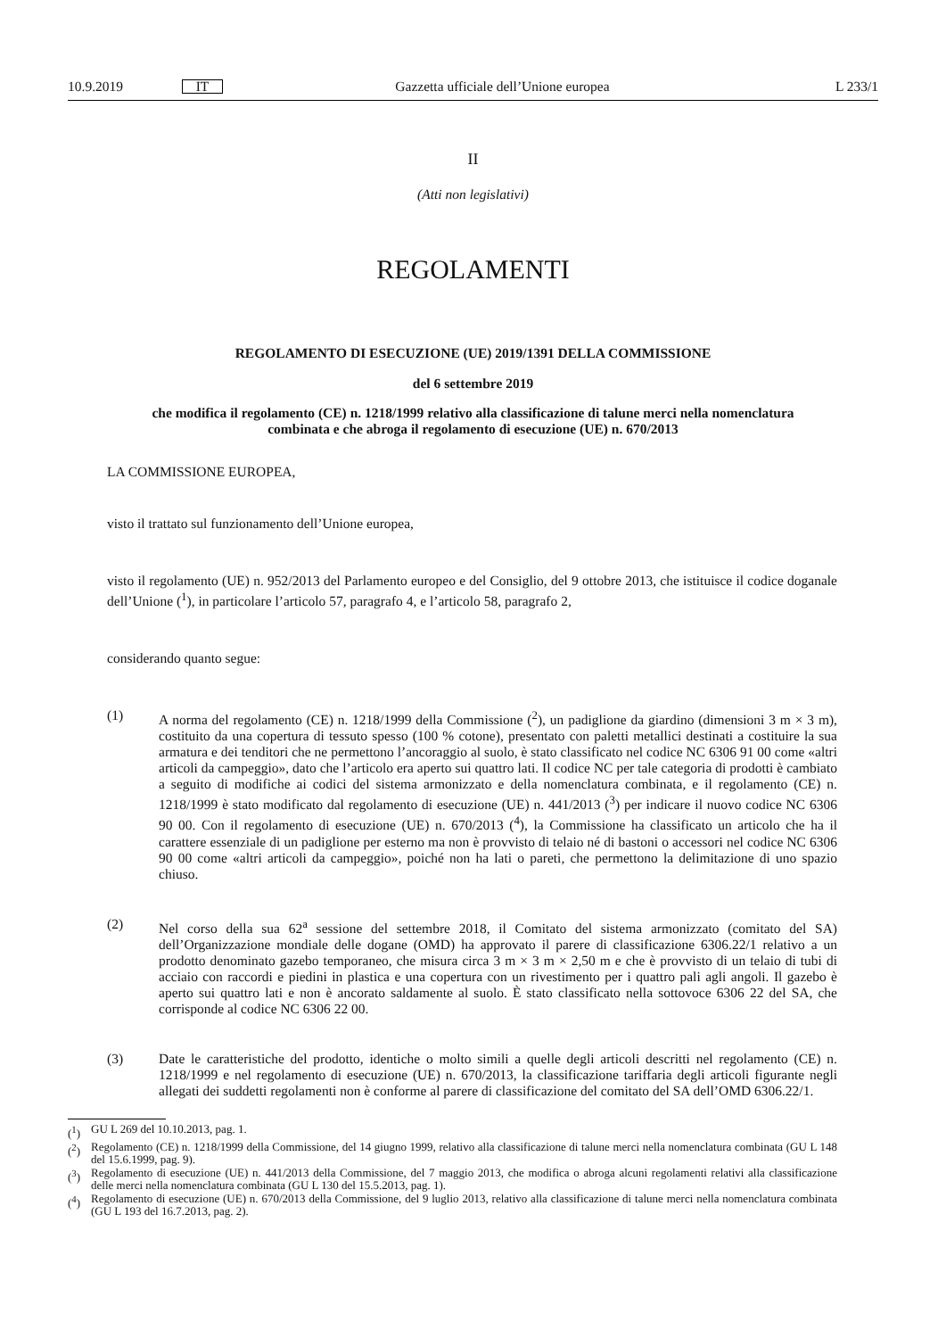10.9.2019 IT Gazzetta ufficiale dell’Unione europea L 233/1
II
(Atti non legislativi)
REGOLAMENTI
REGOLAMENTO DI ESECUZIONE (UE) 2019/1391 DELLA COMMISSIONE
del 6 settembre 2019
che modifica il regolamento (CE) n. 1218/1999 relativo alla classificazione di talune merci nella nomenclatura combinata e che abroga il regolamento di esecuzione (UE) n. 670/2013
LA COMMISSIONE EUROPEA,
visto il trattato sul funzionamento dell’Unione europea,
visto il regolamento (UE) n. 952/2013 del Parlamento europeo e del Consiglio, del 9 ottobre 2013, che istituisce il codice doganale dell’Unione (<sup>1</sup>), in particolare l’articolo 57, paragrafo 4, e l’articolo 58, paragrafo 2,
considerando quanto segue:
(1) A norma del regolamento (CE) n. 1218/1999 della Commissione (<sup>2</sup>), un padiglione da giardino (dimensioni 3 m × 3 m), costituito da una copertura di tessuto spesso (100 % cotone), presentato con paletti metallici destinati a costituire la sua armatura e dei tenditori che ne permettono l’ancoraggio al suolo, è stato classificato nel codice NC 6306 91 00 come «altri articoli da campeggio», dato che l’articolo era aperto sui quattro lati. Il codice NC per tale categoria di prodotti è cambiato a seguito di modifiche ai codici del sistema armonizzato e della nomenclatura combinata, e il regolamento (CE) n. 1218/1999 è stato modificato dal regolamento di esecuzione (UE) n. 441/2013 (<sup>3</sup>) per indicare il nuovo codice NC 6306 90 00. Con il regolamento di esecuzione (UE) n. 670/2013 (<sup>4</sup>), la Commissione ha classificato un articolo che ha il carattere essenziale di un padiglione per esterno ma non è provvisto di telaio né di bastoni o accessori nel codice NC 6306 90 00 come «altri articoli da campeggio», poiché non ha lati o pareti, che permettono la delimitazione di uno spazio chiuso.
(2) Nel corso della sua 62<sup>a</sup> sessione del settembre 2018, il Comitato del sistema armonizzato (comitato del SA) dell’Organizzazione mondiale delle dogane (OMD) ha approvato il parere di classificazione 6306.22/1 relativo a un prodotto denominato gazebo temporaneo, che misura circa 3 m × 3 m × 2,50 m e che è provvisto di un telaio di tubi di acciaio con raccordi e piedini in plastica e una copertura con un rivestimento per i quattro pali agli angoli. Il gazebo è aperto sui quattro lati e non è ancorato saldamente al suolo. È stato classificato nella sottovoce 6306 22 del SA, che corrisponde al codice NC 6306 22 00.
(3) Date le caratteristiche del prodotto, identiche o molto simili a quelle degli articoli descritti nel regolamento (CE) n. 1218/1999 e nel regolamento di esecuzione (UE) n. 670/2013, la classificazione tariffaria degli articoli figurante negli allegati dei suddetti regolamenti non è conforme al parere di classificazione del comitato del SA dell’OMD 6306.22/1.
(<sup>1</sup>) GU L 269 del 10.10.2013, pag. 1.
(<sup>2</sup>) Regolamento (CE) n. 1218/1999 della Commissione, del 14 giugno 1999, relativo alla classificazione di talune merci nella nomenclatura combinata (GU L 148 del 15.6.1999, pag. 9).
(<sup>3</sup>) Regolamento di esecuzione (UE) n. 441/2013 della Commissione, del 7 maggio 2013, che modifica o abroga alcuni regolamenti relativi alla classificazione delle merci nella nomenclatura combinata (GU L 130 del 15.5.2013, pag. 1).
(<sup>4</sup>) Regolamento di esecuzione (UE) n. 670/2013 della Commissione, del 9 luglio 2013, relativo alla classificazione di talune merci nella nomenclatura combinata (GU L 193 del 16.7.2013, pag. 2).